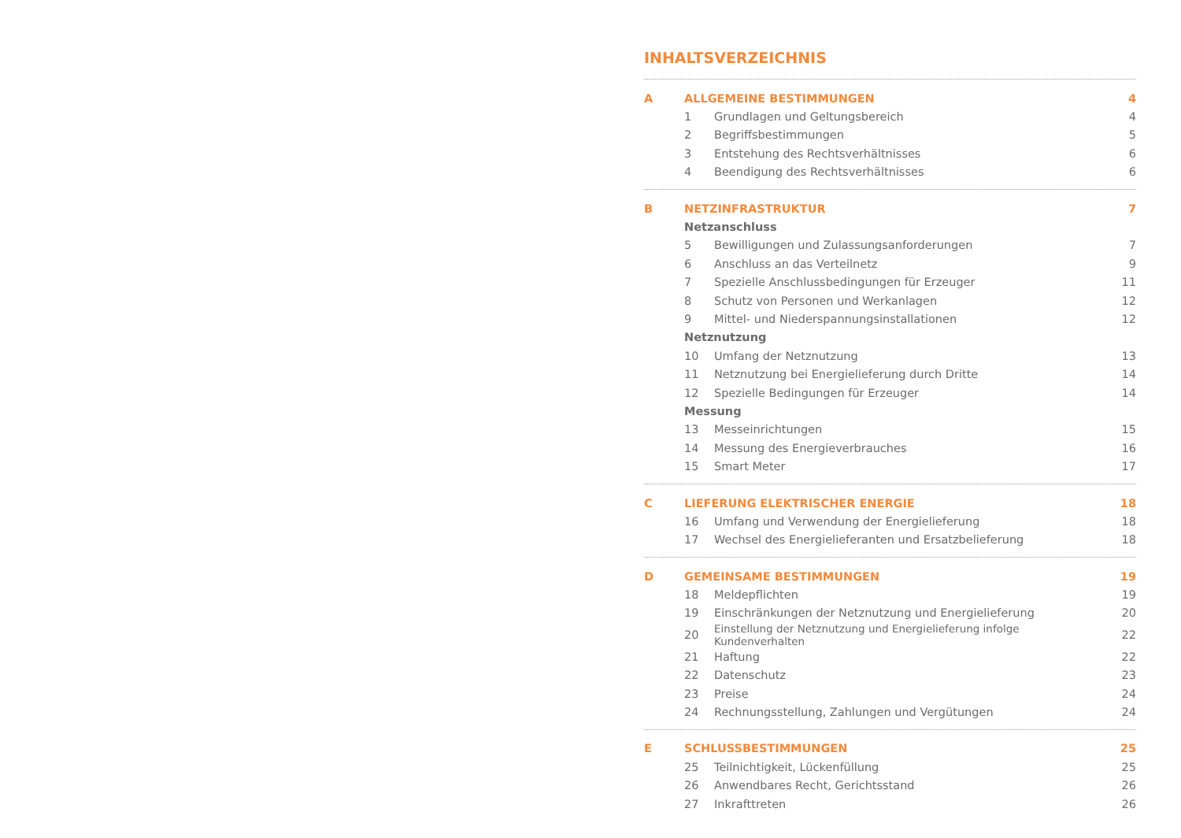INHALTSVERZEICHNIS
| A | ALLGEMEINE BESTIMMUNGEN | | 4 |
| | 1 | Grundlagen und Geltungsbereich | 4 |
| | 2 | Begriffsbestimmungen | 5 |
| | 3 | Entstehung des Rechtsverhältnisses | 6 |
| | 4 | Beendigung des Rechtsverhältnisses | 6 |
| B | NETZINFRASTRUKTUR | | 7 |
| | Netzanschluss | | |
| | 5 | Bewilligungen und Zulassungsanforderungen | 7 |
| | 6 | Anschluss an das Verteilnetz | 9 |
| | 7 | Spezielle Anschlussbedingungen für Erzeuger | 11 |
| | 8 | Schutz von Personen und Werkanlagen | 12 |
| | 9 | Mittel- und Niederspannungsinstallationen | 12 |
| | Netznutzung | | |
| | 10 | Umfang der Netznutzung | 13 |
| | 11 | Netznutzung bei Energielieferung durch Dritte | 14 |
| | 12 | Spezielle Bedingungen für Erzeuger | 14 |
| | Messung | | |
| | 13 | Messeinrichtungen | 15 |
| | 14 | Messung des Energieverbrauches | 16 |
| | 15 | Smart Meter | 17 |
| C | LIEFERUNG ELEKTRISCHER ENERGIE | | 18 |
| | 16 | Umfang und Verwendung der Energielieferung | 18 |
| | 17 | Wechsel des Energielieferanten und Ersatzbelieferung | 18 |
| D | GEMEINSAME BESTIMMUNGEN | | 19 |
| | 18 | Meldepflichten | 19 |
| | 19 | Einschränkungen der Netznutzung und Energielieferung | 20 |
| | 20 | Einstellung der Netznutzung und Energielieferung infolge Kundenverhalten | 22 |
| | 21 | Haftung | 22 |
| | 22 | Datenschutz | 23 |
| | 23 | Preise | 24 |
| | 24 | Rechnungsstellung, Zahlungen und Vergütungen | 24 |
| E | SCHLUSSBESTIMMUNGEN | | 25 |
| | 25 | Teilnichtigkeit, Lückenfüllung | 25 |
| | 26 | Anwendbares Recht, Gerichtsstand | 26 |
| | 27 | Inkrafttreten | 26 |